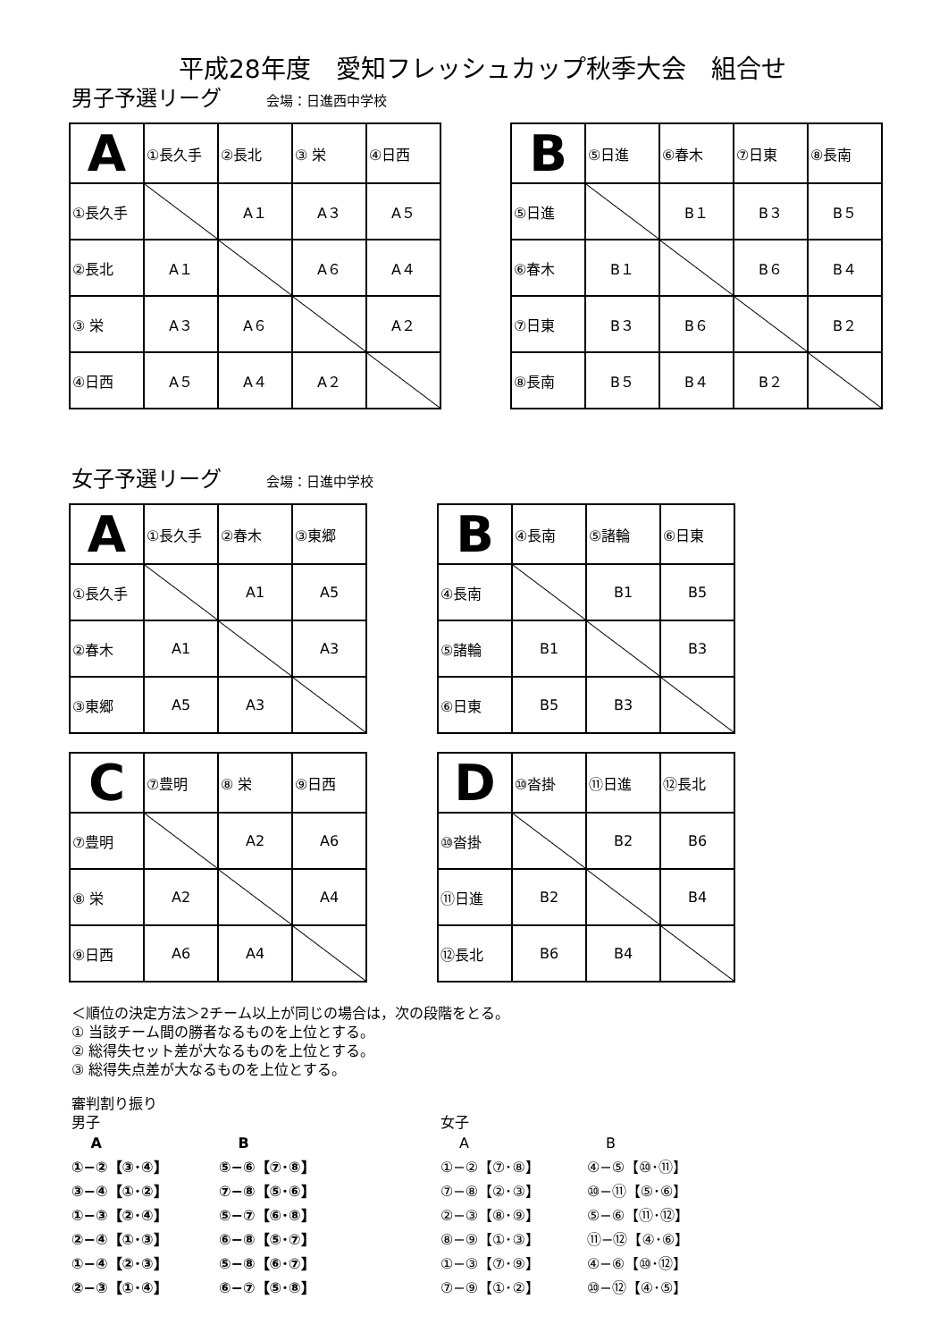平成28年度　愛知フレッシュカップ秋季大会　組合せ
男子予選リーグ 会場：日進西中学校
| A | ①長久手 | ②長北 | ③ 栄 | ④日西 |
| ①長久手 | | A１ | A３ | A５ |
| ②長北 | A１ | | A６ | A４ |
| ③ 栄 | A３ | A６ | | A２ |
| ④日西 | A５ | A４ | A２ | |
| B | ⑤日進 | ⑥春木 | ⑦日東 | ⑧長南 |
| ⑤日進 | | B１ | B３ | B５ |
| ⑥春木 | B１ | | B６ | B４ |
| ⑦日東 | B３ | B６ | | B２ |
| ⑧長南 | B５ | B４ | B２ | |
女子予選リーグ 会場：日進中学校
| A | ①長久手 | ②春木 | ③東郷 |
| ①長久手 | | A1 | A5 |
| ②春木 | A1 | | A3 |
| ③東郷 | A5 | A3 | |
| B | ④長南 | ⑤諸輪 | ⑥日東 |
| ④長南 | | B1 | B5 |
| ⑤諸輪 | B1 | | B3 |
| ⑥日東 | B5 | B3 | |
| C | ⑦豊明 | ⑧ 栄 | ⑨日西 |
| ⑦豊明 | | A2 | A6 |
| ⑧ 栄 | A2 | | A4 |
| ⑨日西 | A6 | A4 | |
| D | ⑩沓掛 | ⑪日進 | ⑫長北 |
| ⑩沓掛 | | B2 | B6 |
| ⑪日進 | B2 | | B4 |
| ⑫長北 | B6 | B4 | |
＜順位の決定方法＞2チーム以上が同じの場合は，次の段階をとる。
① 当該チーム間の勝者なるものを上位とする。
② 総得失セット差が大なるものを上位とする。
③ 総得失点差が大なるものを上位とする。
審判割り振り
男子
女子
　 A
①−②【③･④】
③−④【①･②】
①−③【②･④】
②−④【①･③】
①−④【②･③】
②−③【①･④】
　 B
⑤−⑥【⑦･⑧】
⑦−⑧【⑤･⑥】
⑤−⑦【⑥･⑧】
⑥−⑧【⑤･⑦】
⑤−⑧【⑥･⑦】
⑥−⑦【⑤･⑧】
　 A
①−②【⑦･⑧】
⑦−⑧【②･③】
②−③【⑧･⑨】
⑧−⑨【①･③】
①−③【⑦･⑨】
⑦−⑨【①･②】
　 B
④−⑤【⑩･⑪】
⑩−⑪【⑤･⑥】
⑤−⑥【⑪･⑫】
⑪−⑫【④･⑥】
④−⑥【⑩･⑫】
⑩−⑫【④･⑤】